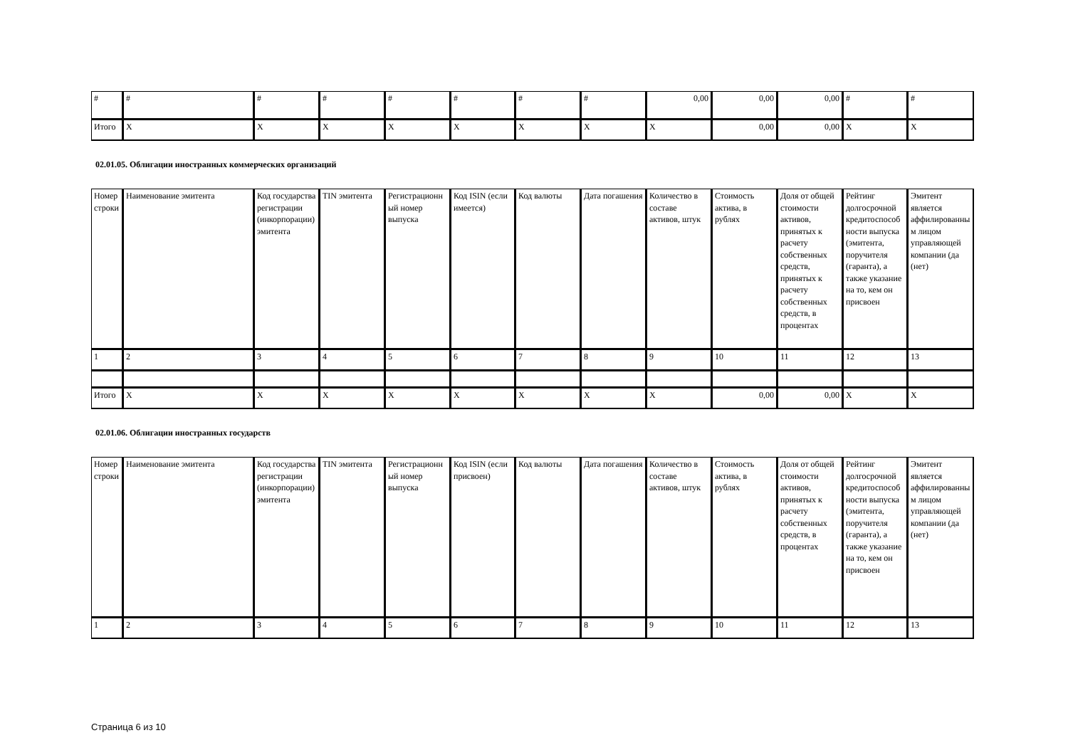| # | # | # | # | # | # | # | # | 0,00 | 0,00 | 0,00 | # | # |
| Итого | X | X | X | X | X | X | X | X | 0,00 | 0,00 | X | X |
02.01.05. Облигации иностранных коммерческих организаций
| Номер строки | Наименование эмитента | Код государства регистрации (инкорпорации) эмитента | TIN эмитента | Регистрационный номер выпуска | Код ISIN (если имеется) | Код валюты | Дата погашения | Количество в составе активов, штук | Стоимость актива, в рублях | Доля от общей стоимости активов, принятых к расчету собственных средств, принятых к расчету собственных средств, в процентах | Рейтинг долгосрочной кредитоспособности выпуска (эмитента, поручителя (гаранта), а также указание на то, кем он присвоен | Эмитент является аффилированным лицом управляющей компании (да (нет) |
| --- | --- | --- | --- | --- | --- | --- | --- | --- | --- | --- | --- | --- |
| 1 | 2 | 3 | 4 | 5 | 6 | 7 | 8 | 9 | 10 | 11 | 12 | 13 |
| Итого | X | X | X | X | X | X | X | X | 0,00 | 0,00 | X | X |
02.01.06. Облигации иностранных государств
| Номер строки | Наименование эмитента | Код государства регистрации (инкорпорации) эмитента | TIN эмитента | Регистрационный номер выпуска | Код ISIN (если присвоен) | Код валюты | Дата погашения | Количество в составе активов, штук | Стоимость актива, в рублях | Доля от общей стоимости активов, принятых к расчету собственных средств, в процентах | Рейтинг долгосрочной кредитоспособности выпуска (эмитента, поручителя (гаранта), а также указание на то, кем он присвоен | Эмитент является аффилированным лицом управляющей компании (да (нет) |
| --- | --- | --- | --- | --- | --- | --- | --- | --- | --- | --- | --- | --- |
| 1 | 2 | 3 | 4 | 5 | 6 | 7 | 8 | 9 | 10 | 11 | 12 | 13 |
Страница 6 из 10